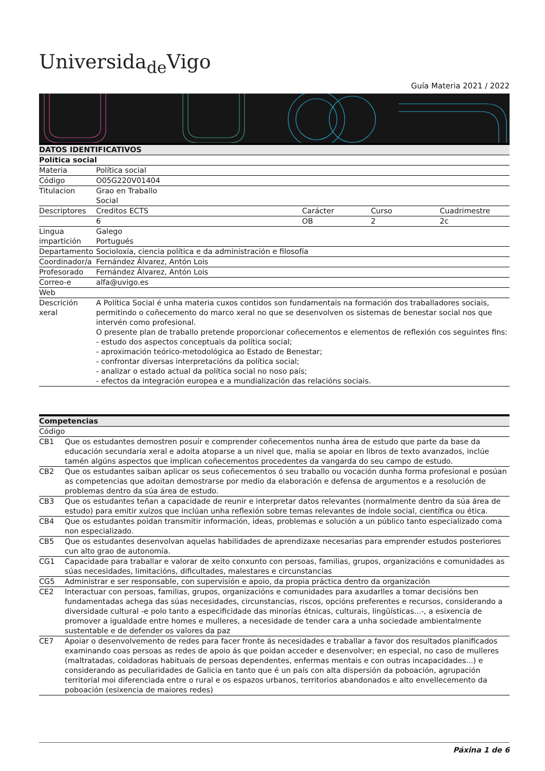Universida<sub>de</sub>Vigo
Guía Materia 2021 / 2022
| DATOS IDENTIFICATIVOS | | | | |
| --- | --- | --- | --- | --- |
| Política social | | | | |
| Materia | Política social | | | |
| Código | O05G220V01404 | | | |
| Titulacion | Grao en Traballo Social | | | |
| Descriptores | Creditos ECTS | Carácter | Curso | Cuadrimestre |
| | 6 | OB | 2 | 2c |
| Lingua impartición | Galego Portugués | | | |
| Departamento | Socioloxía, ciencia política e da administración e filosofía | | | |
| Coordinador/a | Fernández Álvarez, Antón Lois | | | |
| Profesorado | Fernández Álvarez, Antón Lois | | | |
| Correo-e | alfa@uvigo.es | | | |
| Web | | | | |
| Descrición xeral | A Política Social é unha materia cuxos contidos son fundamentais na formación dos traballadores sociais, permitindo o coñecemento do marco xeral no que se desenvolven os sistemas de benestar social nos que intervén como profesional. O presente plan de traballo pretende proporcionar coñecementos e elementos de reflexión cos seguintes fins: - estudo dos aspectos conceptuais da política social; - aproximación teórico-metodológica ao Estado de Benestar; - confrontar diversas interpretacións da política social; - analizar o estado actual da política social no noso país; - efectos da integración europea e a mundialización das relacións sociais. | | | |
| Competencias | |
| --- | --- |
| Código | |
| CB1 | Que os estudantes demostren posuír e comprender coñecementos nunha área de estudo que parte da base da educación secundaria xeral e adoita atoparse a un nivel que, malia se apoiar en libros de texto avanzados, inclúe tamén algúns aspectos que implican coñecementos procedentes da vangarda do seu campo de estudo. |
| CB2 | Que os estudantes saiban aplicar os seus coñecementos ó seu traballo ou vocación dunha forma profesional e posúan as competencias que adoitan demostrarse por medio da elaboración e defensa de argumentos e a resolución de problemas dentro da súa área de estudo. |
| CB3 | Que os estudantes teñan a capacidade de reunir e interpretar datos relevantes (normalmente dentro da súa área de estudo) para emitir xuízos que inclúan unha reflexión sobre temas relevantes de índole social, científica ou ética. |
| CB4 | Que os estudantes poidan transmitir información, ideas, problemas e solución a un público tanto especializado coma non especializado. |
| CB5 | Que os estudantes desenvolvan aquelas habilidades de aprendizaxe necesarias para emprender estudos posteriores cun alto grao de autonomía. |
| CG1 | Capacidade para traballar e valorar de xeito conxunto con persoas, familias, grupos, organizacións e comunidades as súas necesidades, limitacións, dificultades, malestares e circunstancias |
| CG5 | Administrar e ser responsable, con supervisión e apoio, da propia práctica dentro da organización |
| CE2 | Interactuar con persoas, familias, grupos, organizacións e comunidades para axudarlles a tomar decisións ben fundamentadas achega das súas necesidades, circunstancias, riscos, opcións preferentes e recursos, considerando a diversidade cultural -e polo tanto a especificidade das minorías étnicas, culturais, lingüísticas...-, a esixencia de promover a igualdade entre homes e mulleres, a necesidade de tender cara a unha sociedade ambientalmente sustentable e de defender os valores da paz |
| CE7 | Apoiar o desenvolvemento de redes para facer fronte ás necesidades e traballar a favor dos resultados planificados examinando coas persoas as redes de apoio ás que poidan acceder e desenvolver; en especial, no caso de mulleres (maltratadas, coidadoras habituais de persoas dependentes, enfermas mentais e con outras incapacidades...) e considerando as peculiaridades de Galicia en tanto que é un país con alta dispersión da poboación, agrupación territorial moi diferenciada entre o rural e os espazos urbanos, territorios abandonados e alto envellecemento da poboación (esixencia de maiores redes) |
Páxina 1 de 6